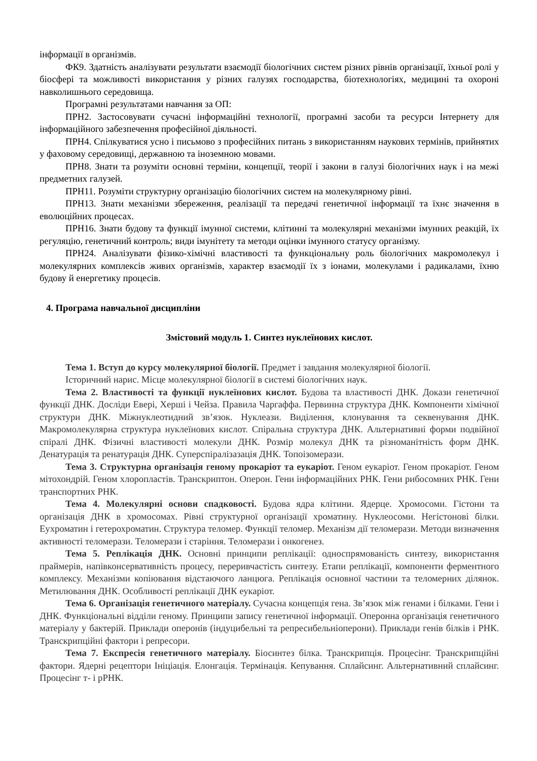інформації в організмів.
ФК9. Здатність аналізувати результати взаємодії біологічних систем різних рівнів організації, їхньої ролі у біосфері та можливості використання у різних галузях господарства, біотехнологіях, медицині та охороні навколишнього середовища.
Програмні результатами навчання за ОП:
ПРН2. Застосовувати сучасні інформаційні технології, програмні засоби та ресурси Інтернету для інформаційного забезпечення професійної діяльності.
ПРН4. Спілкуватися усно і письмово з професійних питань з використанням наукових термінів, прийнятих у фаховому середовищі, державною та іноземною мовами.
ПРН8. Знати та розуміти основні терміни, концепції, теорії і закони в галузі біологічних наук і на межі предметних галузей.
ПРН11. Розуміти структурну організацію біологічних систем на молекулярному рівні.
ПРН13. Знати механізми збереження, реалізації та передачі генетичної інформації та їхнє значення в еволюційних процесах.
ПРН16. Знати будову та функції імунної системи, клітинні та молекулярні механізми імунних реакцій, їх регуляцію, генетичний контроль; види імунітету та методи оцінки імунного статусу організму.
ПРН24. Аналізувати фізико-хімічні властивості та функціональну роль біологічних макромолекул і молекулярних комплексів живих організмів, характер взаємодії їх з іонами, молекулами і радикалами, їхню будову й енергетику процесів.
4. Програма навчальної дисципліни
Змістовий модуль 1. Синтез нуклеїнових кислот.
Тема 1. Вступ до курсу молекулярної біології. Предмет і завдання молекулярної біології.
Історичний нарис. Місце молекулярної біології в системі біологічних наук.
Тема 2. Властивості та функції нуклеїнових кислот. Будова та властивості ДНК. Докази генетичної функції ДНК. Досліди Евері, Херші і Чейза. Правила Чаргаффа. Первинна структура ДНК. Компоненти хімічної структури ДНК. Міжнуклеотидний зв’язок. Нуклеази. Виділення, клонування та секвенування ДНК. Макромолекулярна структура нуклеїнових кислот. Спіральна структура ДНК. Альтернативні форми подвійної спіралі ДНК. Фізичні властивості молекули ДНК. Розмір молекул ДНК та різноманітність форм ДНК. Денатурація та ренатурація ДНК. Суперспіралізазація ДНК. Топоізомерази.
Тема 3. Структурна організація геному прокаріот та еукаріот. Геном еукаріот. Геном прокаріот. Геном мітохондрій. Геном хлоропластів. Транскриптон. Оперон. Гени інформаційних РНК. Гени рибосомних РНК. Гени транспортних РНК.
Тема 4. Молекулярні основи спадковості. Будова ядра клітини. Ядерце. Хромосоми. Гістони та організація ДНК в хромосомах. Рівні структурної організації хроматину. Нуклеосоми. Негістонові білки. Еухроматин і гетерохроматин. Структура теломер. Функції теломер. Механізм дії теломерази. Методи визначення активності теломерази. Теломерази і старіння. Теломерази і онкогенез.
Тема 5. Реплікація ДНК. Основні принципи реплікації: односпрямованість синтезу, використання праймерів, напівконсервативність процесу, переривчастість синтезу. Етапи реплікації, компоненти ферментного комплексу. Механізми копіювання відстаючого ланцюга. Реплікація основної частини та теломерних ділянок. Метилювання ДНК. Особливості реплікації ДНК еукаріот.
Тема 6. Організація генетичного матеріалу. Сучасна концепція гена. Зв’язок між генами і білками. Гени і ДНК. Функціональні відділи геному. Принципи запису генетичної інформації. Оперонна організація генетичного матеріалу у бактерій. Приклади оперонів (індуцибельні та репресибельніоперони). Приклади генів білків і РНК. Транскрипційні фактори і репресори.
Тема 7. Експресія генетичного матеріалу. Біосинтез білка. Транскрипція. Процесінг. Транскрипційні фактори. Ядерні рецептори Ініціація. Елонгація. Термінація. Кепування. Сплайсинг. Альтернативний сплайсинг. Процесінг т- і рРНК.